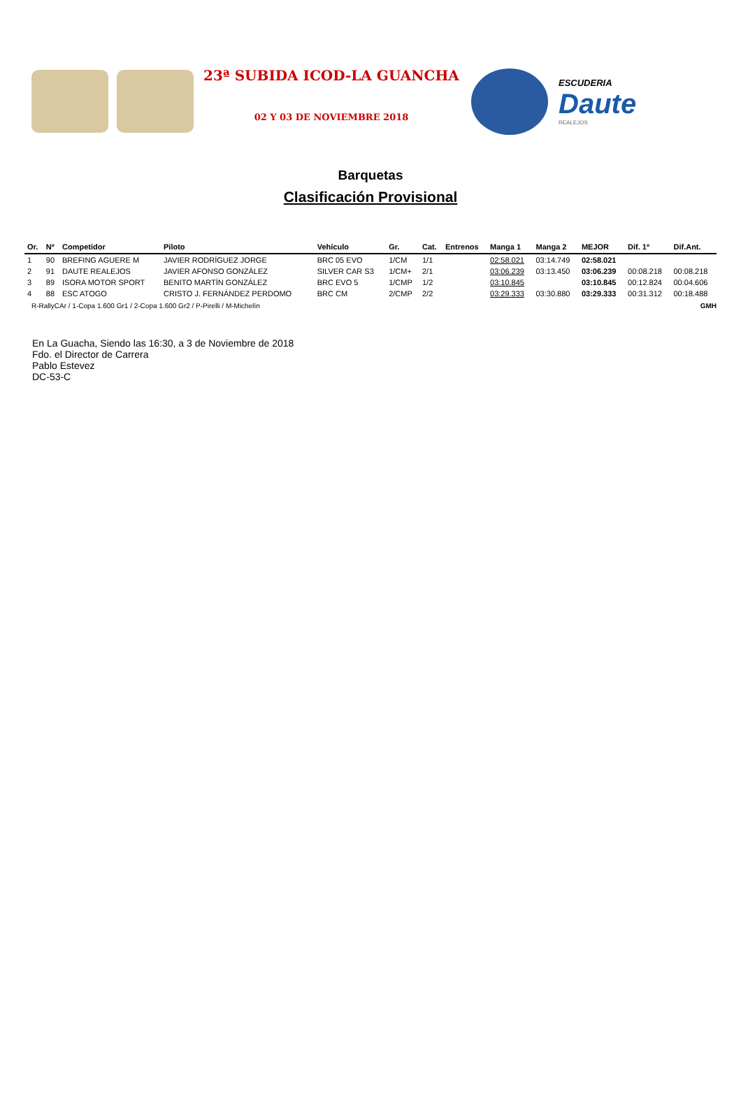23ª SUBIDA ICOD-LA GUANCHA
02 Y 03 DE NOVIEMBRE 2018
ESCUDERIA
Daute
REALEJOS
Barquetas
Clasificación Provisional
| Or. | Nº | Competidor | Piloto | Vehículo | Gr. | Cat. | Entrenos | Manga 1 | Manga 2 | MEJOR | Dif. 1º | Dif.Ant. |
| --- | --- | --- | --- | --- | --- | --- | --- | --- | --- | --- | --- | --- |
| 1 | 90 | BREFING AGUERE M | JAVIER RODRÍGUEZ JORGE | BRC 05 EVO | 1/CM | 1/1 | | 02:58.021 | 03:14.749 | 02:58.021 | | |
| 2 | 91 | DAUTE REALEJOS | JAVIER AFONSO GONZÁLEZ | SILVER CAR S3 | 1/CM+ | 2/1 | | 03:06.239 | 03:13.450 | 03:06.239 | 00:08.218 | 00:08.218 |
| 3 | 89 | ISORA MOTOR SPORT | BENITO MARTÍN GONZÁLEZ | BRC EVO 5 | 1/CMP | 1/2 | | 03:10.845 | | 03:10.845 | 00:12.824 | 00:04.606 |
| 4 | 88 | ESC ATOGO | CRISTO J. FERNÁNDEZ PERDOMO | BRC CM | 2/CMP | 2/2 | | 03:29.333 | 03:30.880 | 03:29.333 | 00:31.312 | 00:18.488 |
R-RallyCAr / 1-Copa 1.600 Gr1 / 2-Copa 1.600 Gr2 / P-Pirelli / M-Michelín GMH
En La Guacha, Siendo las 16:30, a 3 de Noviembre de 2018
Fdo. el Director de Carrera
Pablo Estevez
DC-53-C